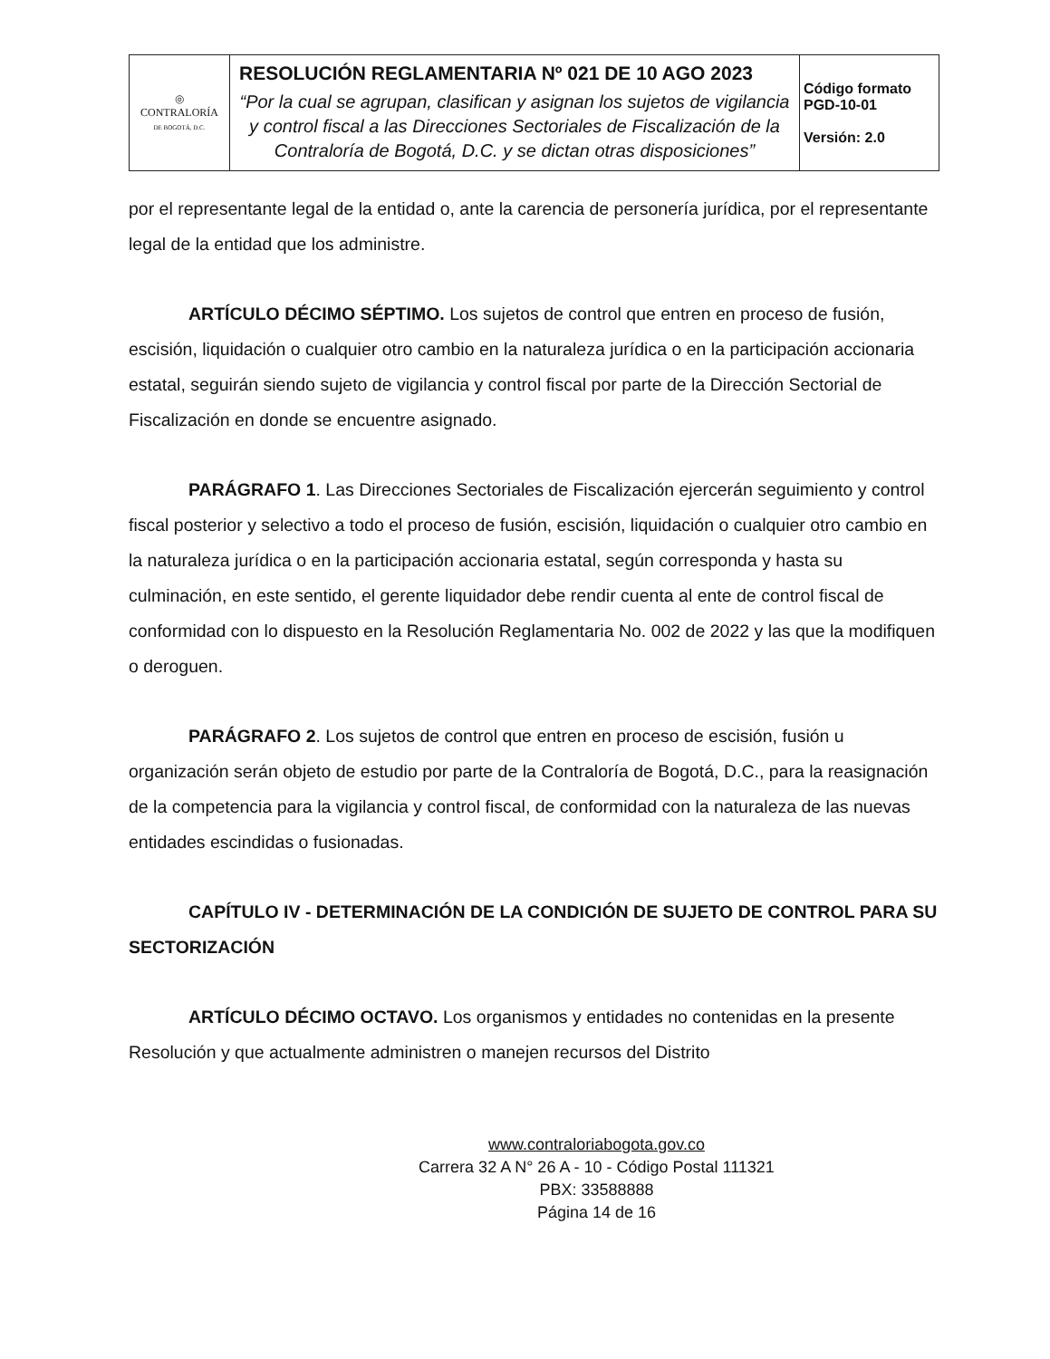| ◎ CONTRALORÍA DE BOGOTÁ, D.C. | RESOLUCIÓN REGLAMENTARIA Nº 021 DE 10 AGO 2023 “Por la cual se agrupan, clasifican y asignan los sujetos de vigilancia y control fiscal a las Direcciones Sectoriales de Fiscalización de la Contraloría de Bogotá, D.C. y se dictan otras disposiciones” | Código formato PGD-10-01 Versión: 2.0 |
por el representante legal de la entidad o, ante la carencia de personería jurídica, por el representante legal de la entidad que los administre.
ARTÍCULO DÉCIMO SÉPTIMO. Los sujetos de control que entren en proceso de fusión, escisión, liquidación o cualquier otro cambio en la naturaleza jurídica o en la participación accionaria estatal, seguirán siendo sujeto de vigilancia y control fiscal por parte de la Dirección Sectorial de Fiscalización en donde se encuentre asignado.
PARÁGRAFO 1. Las Direcciones Sectoriales de Fiscalización ejercerán seguimiento y control fiscal posterior y selectivo a todo el proceso de fusión, escisión, liquidación o cualquier otro cambio en la naturaleza jurídica o en la participación accionaria estatal, según corresponda y hasta su culminación, en este sentido, el gerente liquidador debe rendir cuenta al ente de control fiscal de conformidad con lo dispuesto en la Resolución Reglamentaria No. 002 de 2022 y las que la modifiquen o deroguen.
PARÁGRAFO 2. Los sujetos de control que entren en proceso de escisión, fusión u organización serán objeto de estudio por parte de la Contraloría de Bogotá, D.C., para la reasignación de la competencia para la vigilancia y control fiscal, de conformidad con la naturaleza de las nuevas entidades escindidas o fusionadas.
CAPÍTULO IV - DETERMINACIÓN DE LA CONDICIÓN DE SUJETO DE CONTROL PARA SU SECTORIZACIÓN
ARTÍCULO DÉCIMO OCTAVO. Los organismos y entidades no contenidas en la presente Resolución y que actualmente administren o manejen recursos del Distrito
www.contraloriabogota.gov.co
Carrera 32 A N° 26 A - 10 - Código Postal 111321
PBX: 33588888
Página 14 de 16